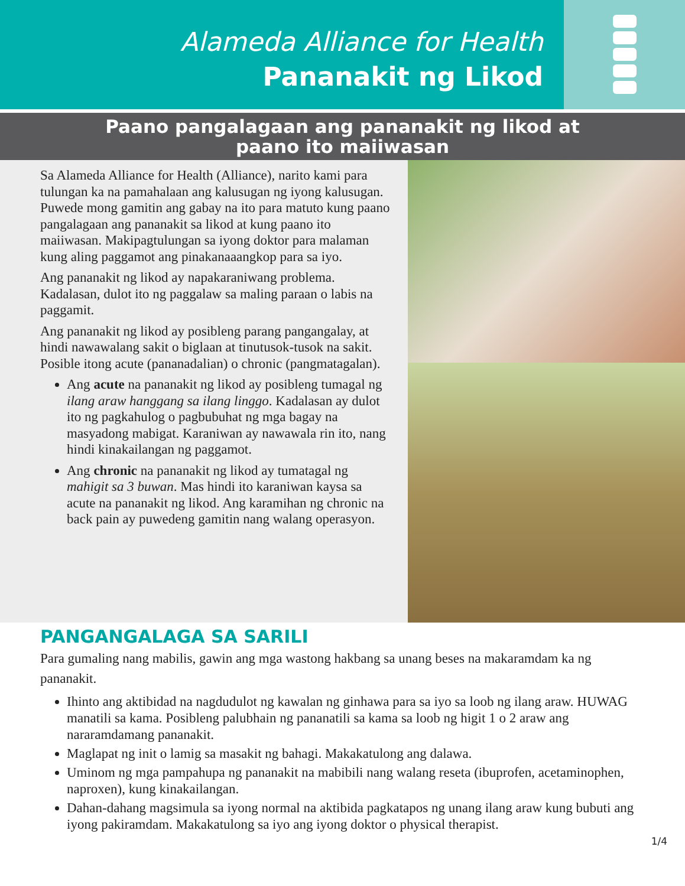Alameda Alliance for Health
Pananakit ng Likod
Paano pangalagaan ang pananakit ng likod at
paano ito maiiwasan
Sa Alameda Alliance for Health (Alliance), narito kami para tulungan ka na pamahalaan ang kalusugan ng iyong kalusugan. Puwede mong gamitin ang gabay na ito para matuto kung paano pangalagaan ang pananakit sa likod at kung paano ito maiiwasan. Makipagtulungan sa iyong doktor para malaman kung aling paggamot ang pinakanaaangkop para sa iyo.
Ang pananakit ng likod ay napakaraniwang problema. Kadalasan, dulot ito ng paggalaw sa maling paraan o labis na paggamit.
Ang pananakit ng likod ay posibleng parang pangangalay, at hindi nawawalang sakit o biglaan at tinutusok-tusok na sakit. Posible itong acute (pananadalian) o chronic (pangmatagalan).
Ang acute na pananakit ng likod ay posibleng tumagal ng ilang araw hanggang sa ilang linggo. Kadalasan ay dulot ito ng pagkahulog o pagbubuhat ng mga bagay na masyadong mabigat. Karaniwan ay nawawala rin ito, nang hindi kinakailangan ng paggamot.
Ang chronic na pananakit ng likod ay tumatagal ng mahigit sa 3 buwan. Mas hindi ito karaniwan kaysa sa acute na pananakit ng likod. Ang karamihan ng chronic na back pain ay puwedeng gamitin nang walang operasyon.
PANGANGALAGA SA SARILI
Para gumaling nang mabilis, gawin ang mga wastong hakbang sa unang beses na makaramdam ka ng pananakit.
Ihinto ang aktibidad na nagdudulot ng kawalan ng ginhawa para sa iyo sa loob ng ilang araw. HUWAG manatili sa kama. Posibleng palubhain ng pananatili sa kama sa loob ng higit 1 o 2 araw ang nararamdamang pananakit.
Maglapat ng init o lamig sa masakit ng bahagi. Makakatulong ang dalawa.
Uminom ng mga pampahupa ng pananakit na mabibili nang walang reseta (ibuprofen, acetaminophen, naproxen), kung kinakailangan.
Dahan-dahang magsimula sa iyong normal na aktibida pagkatapos ng unang ilang araw kung bubuti ang iyong pakiramdam. Makakatulong sa iyo ang iyong doktor o physical therapist.
1/4